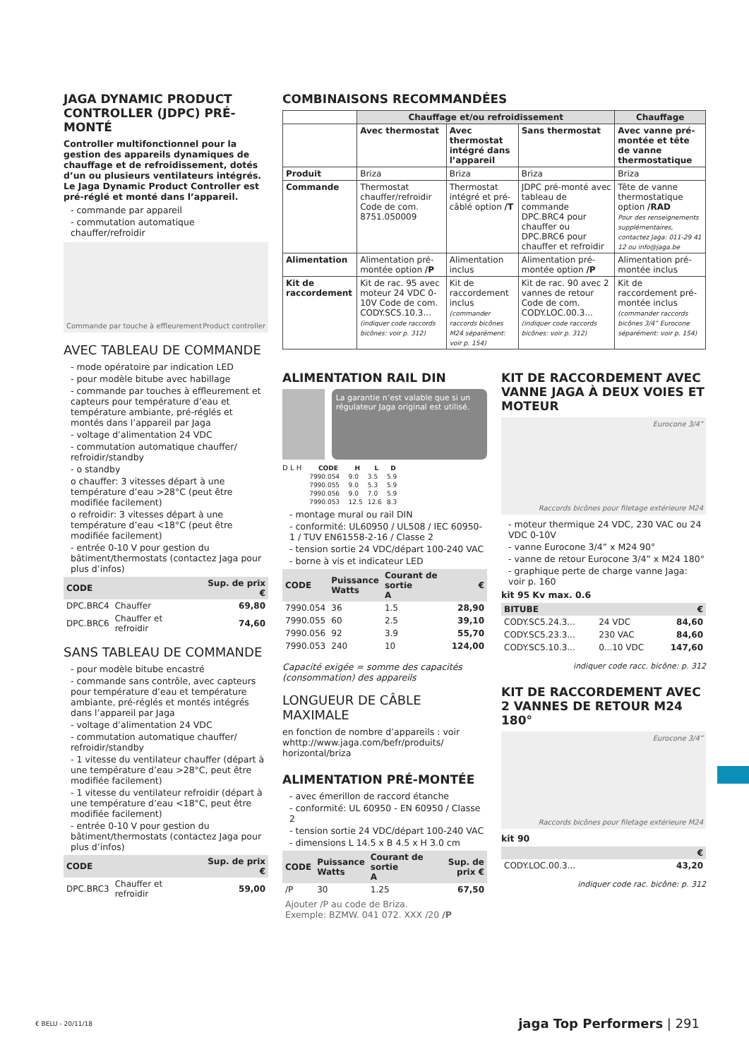JAGA DYNAMIC PRODUCT CONTROLLER (JDPC) PRÉ-MONTÉ
Controller multifonctionnel pour la gestion des appareils dynamiques de chauffage et de refroidissement, dotés d’un ou plusieurs ventilateurs intégrés. Le Jaga Dynamic Product Controller est pré-réglé et monté dans l’appareil.
- commande par appareil
- commutation automatique chauffer/refroidir
Commande par touche à effleurement Product controller
AVEC TABLEAU DE COMMANDE
- mode opératoire par indication LED
- pour modèle bitube avec habillage
- commande par touches à effleurement et capteurs pour température d’eau et température ambiante, pré-réglés et montés dans l’appareil par Jaga
- voltage d’alimentation 24 VDC
- commutation automatique chauffer/ refroidir/standby
- o standby
o chauffer: 3 vitesses départ à une température d’eau >28°C (peut être modifiée facilement)
o refroidir: 3 vitesses départ à une température d’eau <18°C (peut être modifiée facilement)
- entrée 0-10 V pour gestion du bâtiment/thermostats (contactez Jaga pour plus d’infos)
| CODE | | Sup. de prix € |
| --- | --- | --- |
| DPC.BRC4 | Chauffer | 69,80 |
| DPC.BRC6 | Chauffer et refroidir | 74,60 |
SANS TABLEAU DE COMMANDE
- pour modèle bitube encastré
- commande sans contrôle, avec capteurs pour température d’eau et température ambiante, pré-réglés et montés intégrés dans l’appareil par Jaga
- voltage d’alimentation 24 VDC
- commutation automatique chauffer/ refroidir/standby
- 1 vitesse du ventilateur chauffer (départ à une température d’eau >28°C, peut être modifiée facilement)
- 1 vitesse du ventilateur refroidir (départ à une température d’eau <18°C, peut être modifiée facilement)
- entrée 0-10 V pour gestion du bâtiment/thermostats (contactez Jaga pour plus d’infos)
| CODE | | Sup. de prix € |
| --- | --- | --- |
| DPC.BRC3 | Chauffer et refroidir | 59,00 |
COMBINAISONS RECOMMANDÉES
| | Chauffage et/ou refroidissement | | | Chauffage |
| --- | --- | --- | --- | --- |
| | Avec thermostat | Avec thermostat intégré dans l’appareil | Sans thermostat | Avec vanne pré-montée et tête de vanne thermostatique |
| Produit | Briza | Briza | Briza | Briza |
| Commande | Thermostat chauffer/refroidir Code de com. 8751.050009 | Thermostat intégré et pré-câblé option /T | JDPC pré-monté avec tableau de commande DPC.BRC4 pour chauffer ou DPC.BRC6 pour chauffer et refroidir | Tête de vanne thermostatique option /RAD Pour des renseignements supplémentaires, contactez Jaga: 011-29 41 12 ou info@jaga.be |
| Alimentation | Alimentation pré-montée option /P | Alimentation inclus | Alimentation pré-montée option /P | Alimentation pré-montée inclus |
| Kit de raccordement | Kit de rac. 95 avec moteur 24 VDC 0-10V Code de com. CODY.SC5.10.3... (indiquer code raccords bicônes: voir p. 312) | Kit de raccordement inclus (commander raccords bicônes M24 séparément: voir p. 154) | Kit de rac. 90 avec 2 vannes de retour Code de com. CODY.LOC.00.3... (indiquer code raccords bicônes: voir p. 312) | Kit de raccordement pré-montée inclus (commander raccords bicônes 3/4” Eurocone séparément: voir p. 154) |
ALIMENTATION RAIL DIN
La garantie n’est valable que si un régulateur Jaga original est utilisé.
D L H
| CODE | H | L | D |
| --- | --- | --- | --- |
| 7990.054 | 9.0 | 3.5 | 5.9 |
| 7990.055 | 9.0 | 5.3 | 5.9 |
| 7990.056 | 9.0 | 7.0 | 5.9 |
| 7990.053 | 12.5 | 12.6 | 8.3 |
- montage mural ou rail DIN
- conformité: UL60950 / UL508 / IEC 60950-1 / TUV EN61558-2-16 / Classe 2
- tension sortie 24 VDC/départ 100-240 VAC
- borne à vis et indicateur LED
| CODE | Puissance Watts | Courant de sortie A | € |
| --- | --- | --- | --- |
| 7990.054 | 36 | 1.5 | 28,90 |
| 7990.055 | 60 | 2.5 | 39,10 |
| 7990.056 | 92 | 3.9 | 55,70 |
| 7990.053 | 240 | 10 | 124,00 |
Capacité exigée = somme des capacités (consommation) des appareils
LONGUEUR DE CÂBLE MAXIMALE
en fonction de nombre d’appareils : voir whttp://www.jaga.com/befr/produits/ horizontal/briza
ALIMENTATION PRÉ-MONTÉE
- avec émerillon de raccord étanche
- conformité: UL 60950 - EN 60950 / Classe 2
- tension sortie 24 VDC/départ 100-240 VAC
- dimensions L 14.5 x B 4.5 x H 3.0 cm
| CODE | Puissance Watts | Courant de sortie A | Sup. de prix € |
| --- | --- | --- | --- |
| /P | 30 | 1.25 | 67,50 |
Ajouter /P au code de Briza.
Exemple: BZMW. 041 072. XXX /20 /P
KIT DE RACCORDEMENT AVEC VANNE JAGA À DEUX VOIES ET MOTEUR
Eurocone 3/4”
Raccords bicônes pour filetage extérieure M24
- moteur thermique 24 VDC, 230 VAC ou 24 VDC 0-10V
- vanne Eurocone 3/4” x M24 90°
- vanne de retour Eurocone 3/4” x M24 180°
- graphique perte de charge vanne Jaga: voir p. 160
kit 95 Kv max. 0.6
| BITUBE | | € |
| --- | --- | --- |
| CODY.SC5.24.3... | 24 VDC | 84,60 |
| CODY.SC5.23.3... | 230 VAC | 84,60 |
| CODY.SC5.10.3... | 0...10 VDC | 147,60 |
indiquer code racc. bicône: p. 312
KIT DE RACCORDEMENT AVEC 2 VANNES DE RETOUR M24 180°
Eurocone 3/4”
Raccords bicônes pour filetage extérieure M24
kit 90
| | € |
| --- | --- |
| CODY.LOC.00.3... | 43,20 |
indiquer code rac. bicône: p. 312
€ BELU - 20/11/18 jaga Top Performers | 291